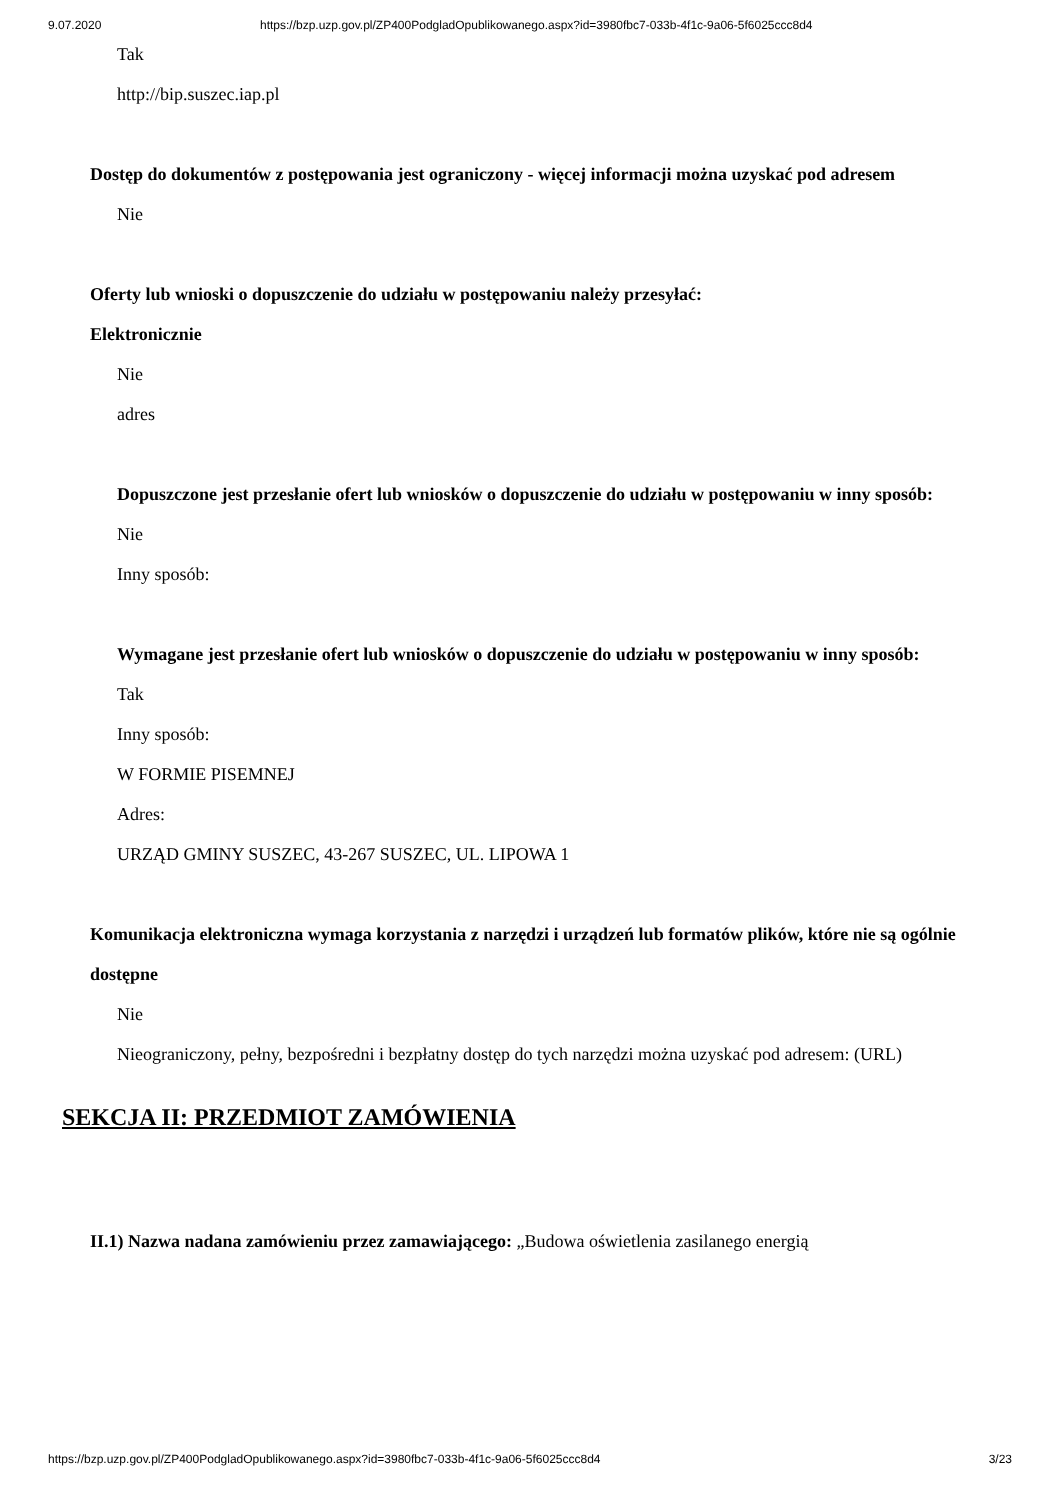9.07.2020 https://bzp.uzp.gov.pl/ZP400PodgladOpublikowanego.aspx?id=3980fbc7-033b-4f1c-9a06-5f6025ccc8d4
Tak
http://bip.suszec.iap.pl
Dostęp do dokumentów z postępowania jest ograniczony - więcej informacji można uzyskać pod adresem
Nie
Oferty lub wnioski o dopuszczenie do udziału w postępowaniu należy przesyłać:
Elektronicznie
Nie
adres
Dopuszczone jest przesłanie ofert lub wniosków o dopuszczenie do udziału w postępowaniu w inny sposób:
Nie
Inny sposób:
Wymagane jest przesłanie ofert lub wniosków o dopuszczenie do udziału w postępowaniu w inny sposób:
Tak
Inny sposób:
W FORMIE PISEMNEJ
Adres:
URZĄD GMINY SUSZEC, 43-267 SUSZEC, UL. LIPOWA 1
Komunikacja elektroniczna wymaga korzystania z narzędzi i urządzeń lub formatów plików, które nie są ogólnie dostępne
Nie
Nieograniczony, pełny, bezpośredni i bezpłatny dostęp do tych narzędzi można uzyskać pod adresem: (URL)
SEKCJA II: PRZEDMIOT ZAMÓWIENIA
II.1) Nazwa nadana zamówieniu przez zamawiającego: „Budowa oświetlenia zasilanego energią
https://bzp.uzp.gov.pl/ZP400PodgladOpublikowanego.aspx?id=3980fbc7-033b-4f1c-9a06-5f6025ccc8d4 3/23